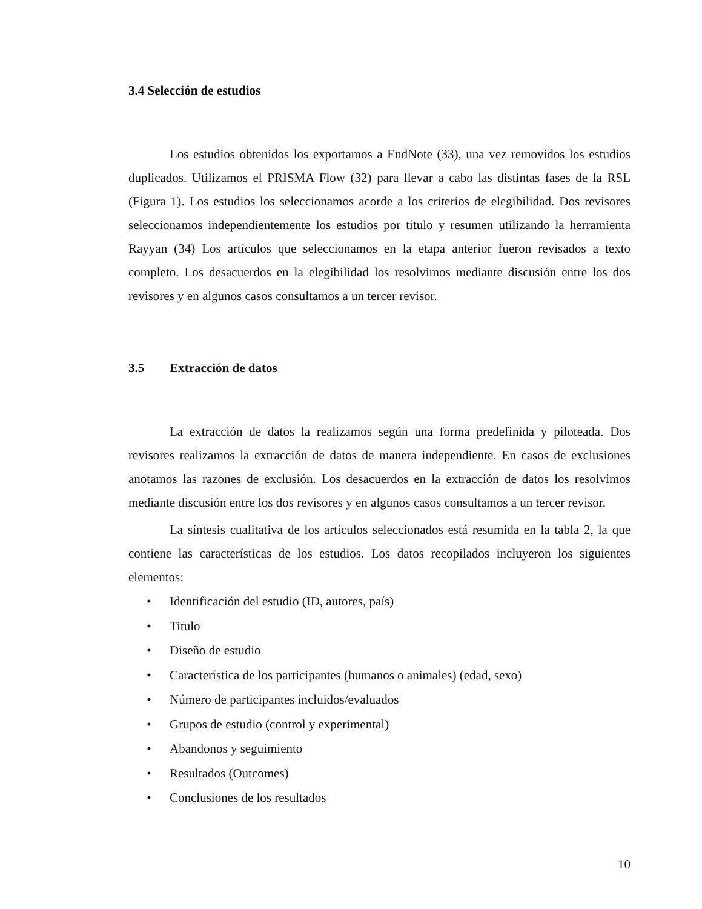3.4 Selección de estudios
Los estudios obtenidos los exportamos a EndNote (33), una vez removidos los estudios duplicados. Utilizamos el PRISMA Flow (32) para llevar a cabo las distintas fases de la RSL (Figura 1). Los estudios los seleccionamos acorde a los criterios de elegibilidad. Dos revisores seleccionamos independientemente los estudios por título y resumen utilizando la herramienta Rayyan (34) Los artículos que seleccionamos en la etapa anterior fueron revisados a texto completo. Los desacuerdos en la elegibilidad los resolvimos mediante discusión entre los dos revisores y en algunos casos consultamos a un tercer revisor.
3.5 Extracción de datos
La extracción de datos la realizamos según una forma predefinida y piloteada. Dos revisores realizamos la extracción de datos de manera independiente. En casos de exclusiones anotamos las razones de exclusión. Los desacuerdos en la extracción de datos los resolvimos mediante discusión entre los dos revisores y en algunos casos consultamos a un tercer revisor.
La síntesis cualitativa de los artículos seleccionados está resumida en la tabla 2, la que contiene las características de los estudios. Los datos recopilados incluyeron los siguientes elementos:
• Identificación del estudio (ID, autores, país)
• Titulo
• Diseño de estudio
• Característica de los participantes (humanos o animales) (edad, sexo)
• Número de participantes incluidos/evaluados
• Grupos de estudio (control y experimental)
• Abandonos y seguimiento
• Resultados (Outcomes)
• Conclusiones de los resultados
10